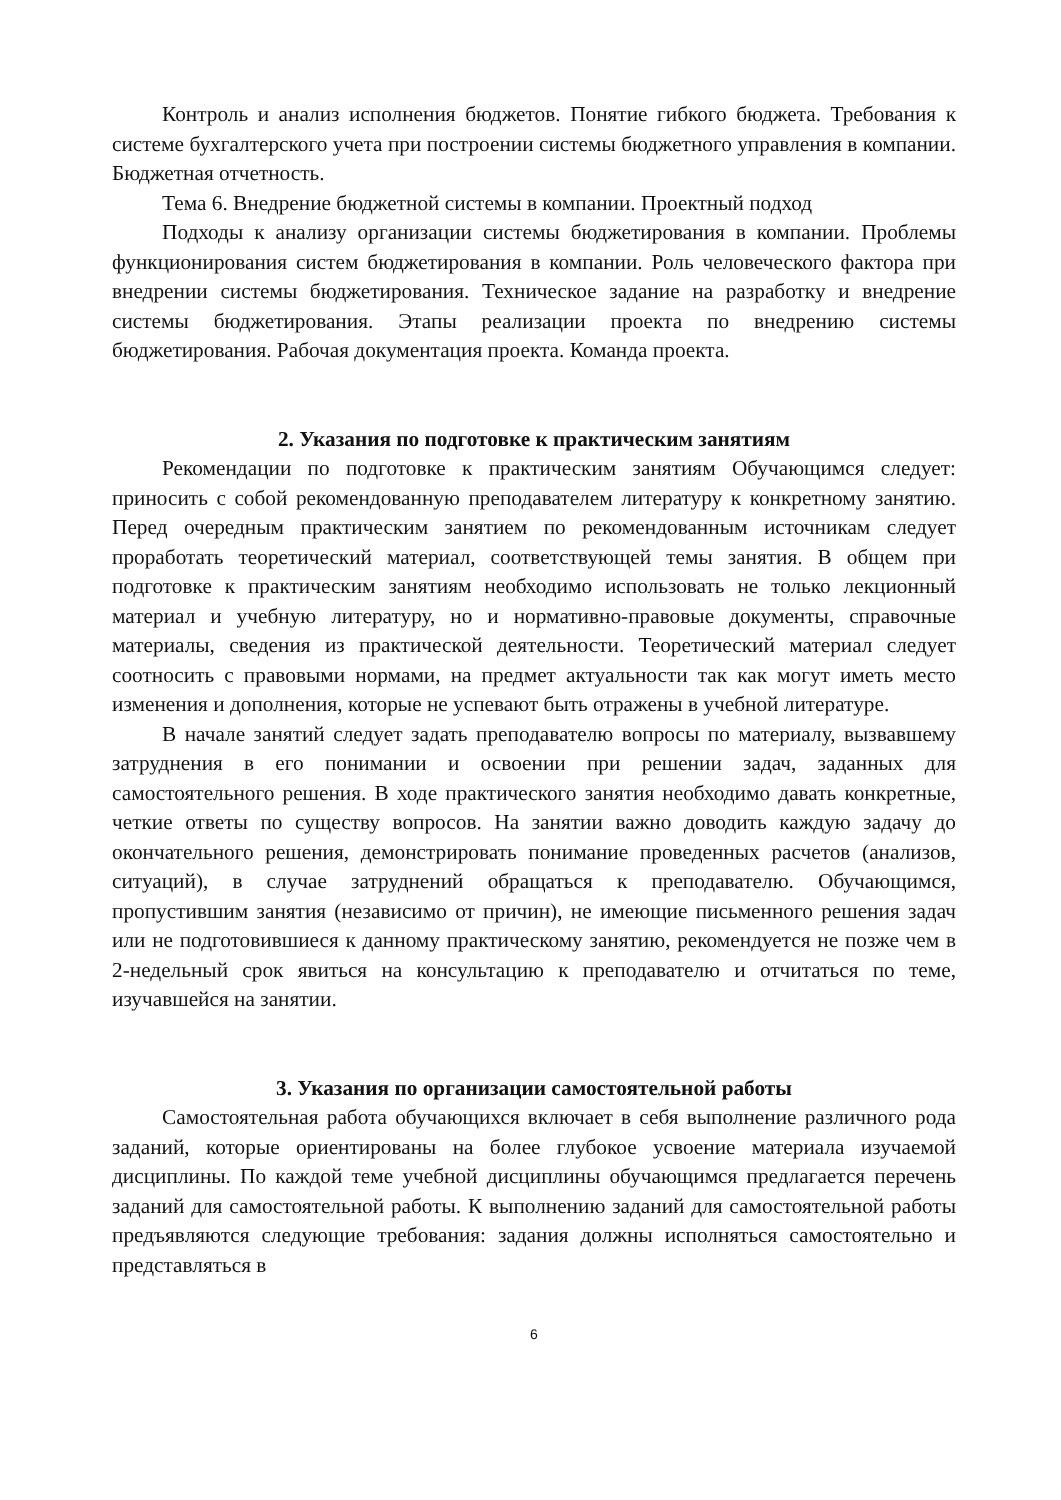Контроль и анализ исполнения бюджетов. Понятие гибкого бюджета. Требования к системе бухгалтерского учета при построении системы бюджетного управления в компании. Бюджетная отчетность.
Тема 6. Внедрение бюджетной системы в компании. Проектный подход
Подходы к анализу организации системы бюджетирования в компании. Проблемы функционирования систем бюджетирования в компании. Роль человеческого фактора при внедрении системы бюджетирования. Техническое задание на разработку и внедрение системы бюджетирования. Этапы реализации проекта по внедрению системы бюджетирования. Рабочая документация проекта. Команда проекта.
2. Указания по подготовке к практическим занятиям
Рекомендации по подготовке к практическим занятиям Обучающимся следует: приносить с собой рекомендованную преподавателем литературу к конкретному занятию. Перед очередным практическим занятием по рекомендованным источникам следует проработать теоретический материал, соответствующей темы занятия. В общем при подготовке к практическим занятиям необходимо использовать не только лекционный материал и учебную литературу, но и нормативно-правовые документы, справочные материалы, сведения из практической деятельности. Теоретический материал следует соотносить с правовыми нормами, на предмет актуальности так как могут иметь место изменения и дополнения, которые не успевают быть отражены в учебной литературе.
В начале занятий следует задать преподавателю вопросы по материалу, вызвавшему затруднения в его понимании и освоении при решении задач, заданных для самостоятельного решения. В ходе практического занятия необходимо давать конкретные, четкие ответы по существу вопросов. На занятии важно доводить каждую задачу до окончательного решения, демонстрировать понимание проведенных расчетов (анализов, ситуаций), в случае затруднений обращаться к преподавателю. Обучающимся, пропустившим занятия (независимо от причин), не имеющие письменного решения задач или не подготовившиеся к данному практическому занятию, рекомендуется не позже чем в 2-недельный срок явиться на консультацию к преподавателю и отчитаться по теме, изучавшейся на занятии.
3. Указания по организации самостоятельной работы
Самостоятельная работа обучающихся включает в себя выполнение различного рода заданий, которые ориентированы на более глубокое усвоение материала изучаемой дисциплины. По каждой теме учебной дисциплины обучающимся предлагается перечень заданий для самостоятельной работы. К выполнению заданий для самостоятельной работы предъявляются следующие требования: задания должны исполняться самостоятельно и представляться в
6